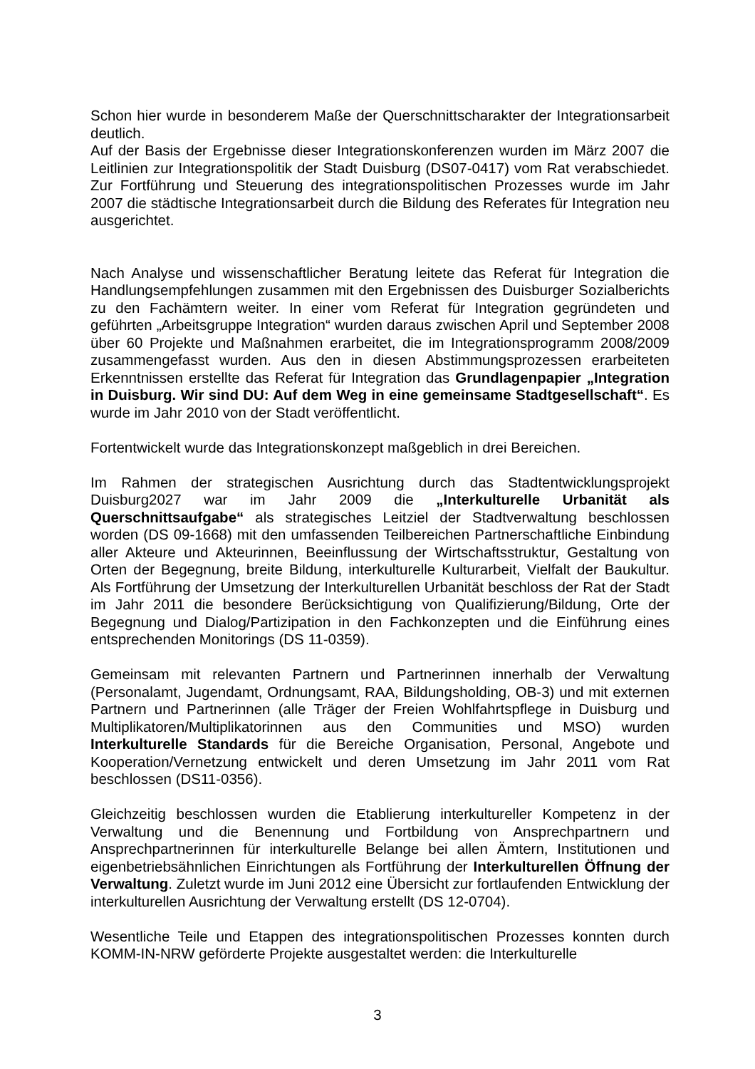Schon hier wurde in besonderem Maße der Querschnittscharakter der Integrationsarbeit deutlich.
Auf der Basis der Ergebnisse dieser Integrationskonferenzen wurden im März 2007 die Leitlinien zur Integrationspolitik der Stadt Duisburg (DS07-0417) vom Rat verabschiedet. Zur Fortführung und Steuerung des integrationspolitischen Prozesses wurde im Jahr 2007 die städtische Integrationsarbeit durch die Bildung des Referates für Integration neu ausgerichtet.
Nach Analyse und wissenschaftlicher Beratung leitete das Referat für Integration die Handlungsempfehlungen zusammen mit den Ergebnissen des Duisburger Sozialberichts zu den Fachämtern weiter. In einer vom Referat für Integration gegründeten und geführten „Arbeitsgruppe Integration“ wurden daraus zwischen April und September 2008 über 60 Projekte und Maßnahmen erarbeitet, die im Integrationsprogramm 2008/2009 zusammengefasst wurden. Aus den in diesen Abstimmungsprozessen erarbeiteten Erkenntnissen erstellte das Referat für Integration das Grundlagenpapier „Integration in Duisburg. Wir sind DU: Auf dem Weg in eine gemeinsame Stadtgesellschaft“. Es wurde im Jahr 2010 von der Stadt veröffentlicht.
Fortentwickelt wurde das Integrationskonzept maßgeblich in drei Bereichen.
Im Rahmen der strategischen Ausrichtung durch das Stadtentwicklungsprojekt Duisburg2027 war im Jahr 2009 die „Interkulturelle Urbanität als Querschnittsaufgabe“ als strategisches Leitziel der Stadtverwaltung beschlossen worden (DS 09-1668) mit den umfassenden Teilbereichen Partnerschaftliche Einbindung aller Akteure und Akteurinnen, Beeinflussung der Wirtschaftsstruktur, Gestaltung von Orten der Begegnung, breite Bildung, interkulturelle Kulturarbeit, Vielfalt der Baukultur. Als Fortführung der Umsetzung der Interkulturellen Urbanität beschloss der Rat der Stadt im Jahr 2011 die besondere Berücksichtigung von Qualifizierung/Bildung, Orte der Begegnung und Dialog/Partizipation in den Fachkonzepten und die Einführung eines entsprechenden Monitorings (DS 11-0359).
Gemeinsam mit relevanten Partnern und Partnerinnen innerhalb der Verwaltung (Personalamt, Jugendamt, Ordnungsamt, RAA, Bildungsholding, OB-3) und mit externen Partnern und Partnerinnen (alle Träger der Freien Wohlfahrtspflege in Duisburg und Multiplikatoren/Multiplikatorinnen aus den Communities und MSO) wurden Interkulturelle Standards für die Bereiche Organisation, Personal, Angebote und Kooperation/Vernetzung entwickelt und deren Umsetzung im Jahr 2011 vom Rat beschlossen (DS11-0356).
Gleichzeitig beschlossen wurden die Etablierung interkultureller Kompetenz in der Verwaltung und die Benennung und Fortbildung von Ansprechpartnern und Ansprechpartnerinnen für interkulturelle Belange bei allen Ämtern, Institutionen und eigenbetriebsähnlichen Einrichtungen als Fortführung der Interkulturellen Öffnung der Verwaltung. Zuletzt wurde im Juni 2012 eine Übersicht zur fortlaufenden Entwicklung der interkulturellen Ausrichtung der Verwaltung erstellt (DS 12-0704).
Wesentliche Teile und Etappen des integrationspolitischen Prozesses konnten durch KOMM-IN-NRW geförderte Projekte ausgestaltet werden: die Interkulturelle
3